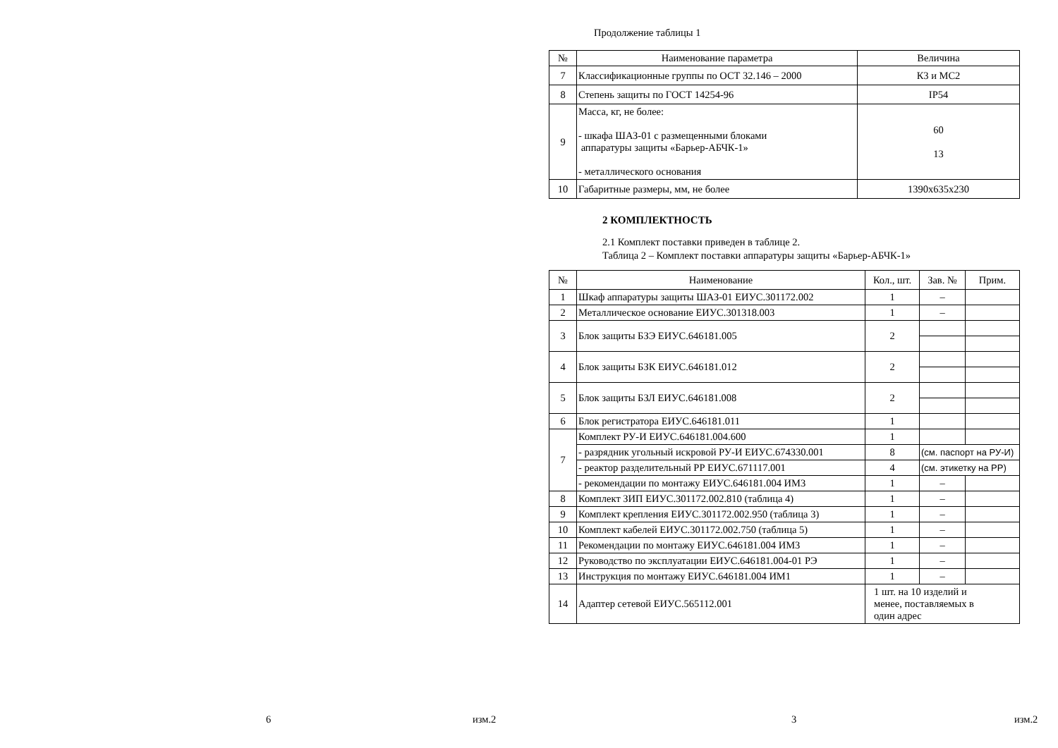6 изм.2
Продолжение таблицы 1
| № | Наименование параметра | Величина |
| --- | --- | --- |
| 7 | Классификационные группы по ОСТ 32.146 – 2000 | К3 и МС2 |
| 8 | Степень защиты по ГОСТ 14254-96 | IP54 |
| 9 | Масса, кг, не более: - шкафа ШАЗ-01 с размещенными блоками аппаратуры защиты «Барьер-АБЧК-1» - металлического основания | 60 13 |
| 10 | Габаритные размеры, мм, не более | 1390x635x230 |
2 КОМПЛЕКТНОСТЬ
2.1 Комплект поставки приведен в таблице 2.
Таблица 2 – Комплект поставки аппаратуры защиты «Барьер-АБЧК-1»
| № | Наименование | Кол., шт. | Зав. № | Прим. |
| --- | --- | --- | --- | --- |
| 1 | Шкаф аппаратуры защиты ШАЗ-01 ЕИУС.301172.002 | 1 | – | |
| 2 | Металлическое основание ЕИУС.301318.003 | 1 | – | |
| 3 | Блок защиты БЗЭ ЕИУС.646181.005 | 2 | | |
| 4 | Блок защиты БЗК ЕИУС.646181.012 | 2 | | |
| 5 | Блок защиты БЗЛ ЕИУС.646181.008 | 2 | | |
| 6 | Блок регистратора ЕИУС.646181.011 | 1 | | |
| 7 | Комплект РУ-И ЕИУС.646181.004.600 | 1 | | |
| | - разрядник угольный искровой РУ-И ЕИУС.674330.001 | 8 | (см. паспорт на РУ-И) | |
| | - реактор разделительный РР ЕИУС.671117.001 | 4 | (см. этикетку на РР) | |
| | - рекомендации по монтажу ЕИУС.646181.004 ИМ3 | 1 | – | |
| 8 | Комплект ЗИП ЕИУС.301172.002.810 (таблица 4) | 1 | – | |
| 9 | Комплект крепления ЕИУС.301172.002.950 (таблица 3) | 1 | – | |
| 10 | Комплект кабелей ЕИУС.301172.002.750 (таблица 5) | 1 | – | |
| 11 | Рекомендации по монтажу ЕИУС.646181.004 ИМ3 | 1 | – | |
| 12 | Руководство по эксплуатации ЕИУС.646181.004-01 РЭ | 1 | – | |
| 13 | Инструкция по монтажу ЕИУС.646181.004 ИМ1 | 1 | – | |
| 14 | Адаптер сетевой ЕИУС.565112.001 | 1 шт. на 10 изделий и менее, поставляемых в один адрес | | |
3 изм.2